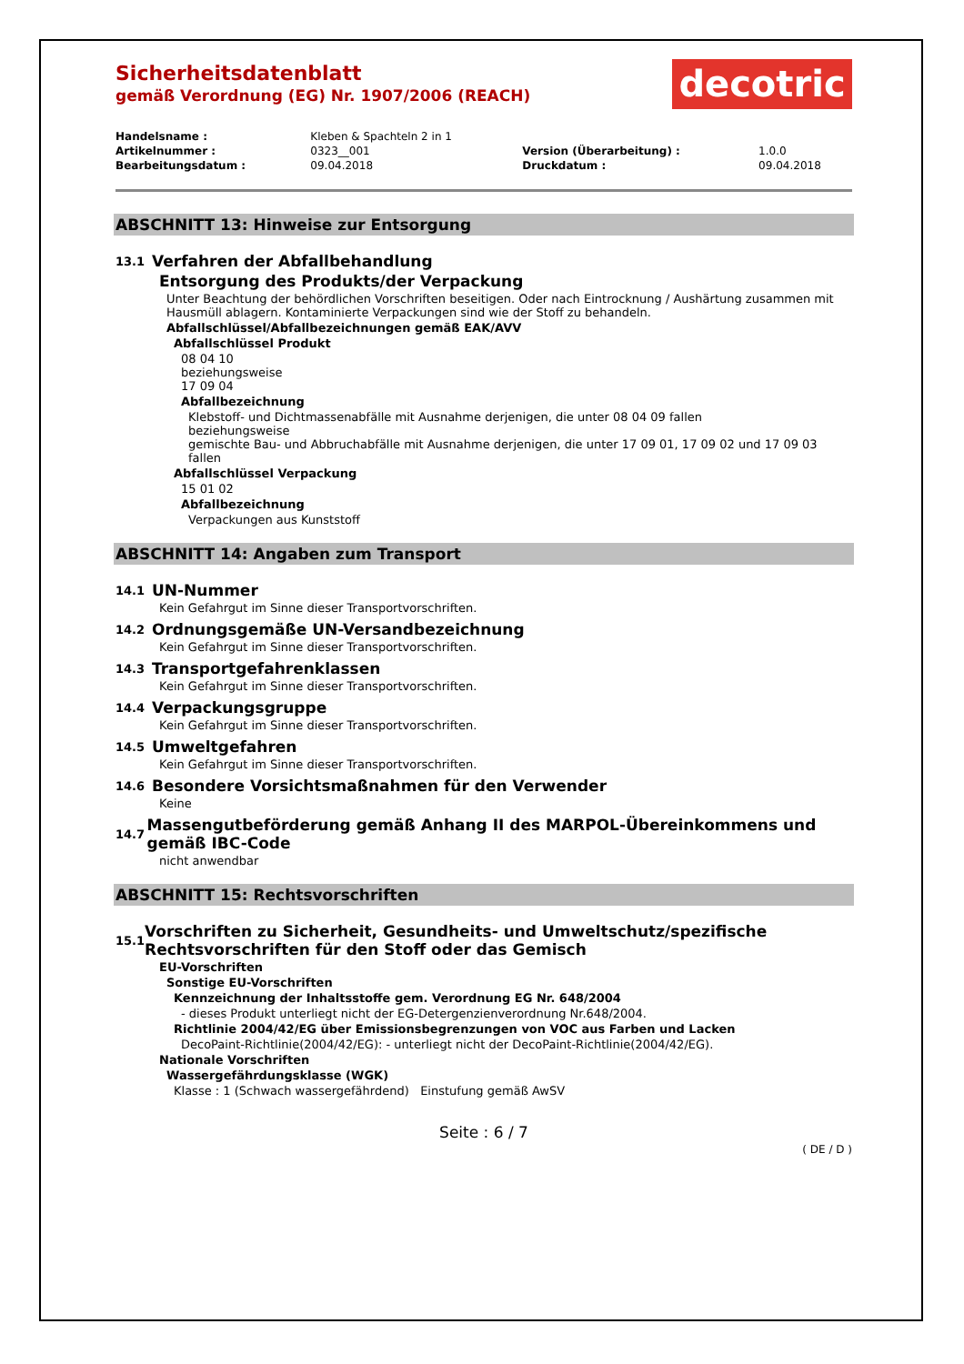Sicherheitsdatenblatt
gemäß Verordnung (EG) Nr. 1907/2006 (REACH)
decotric
| Handelsname : | Kleben & Spachteln 2 in 1 | | |
| Artikelnummer : | 0323__001 | Version (Überarbeitung) : | 1.0.0 |
| Bearbeitungsdatum : | 09.04.2018 | Druckdatum : | 09.04.2018 |
ABSCHNITT 13: Hinweise zur Entsorgung
13.1 Verfahren der Abfallbehandlung
Entsorgung des Produkts/der Verpackung
Unter Beachtung der behördlichen Vorschriften beseitigen. Oder nach Eintrocknung / Aushärtung zusammen mit Hausmüll ablagern. Kontaminierte Verpackungen sind wie der Stoff zu behandeln.
Abfallschlüssel/Abfallbezeichnungen gemäß EAK/AVV
Abfallschlüssel Produkt
08 04 10
beziehungsweise
17 09 04
Abfallbezeichnung
Klebstoff- und Dichtmassenabfälle mit Ausnahme derjenigen, die unter 08 04 09 fallen
beziehungsweise
gemischte Bau- und Abbruchabfälle mit Ausnahme derjenigen, die unter 17 09 01, 17 09 02 und 17 09 03 fallen
Abfallschlüssel Verpackung
15 01 02
Abfallbezeichnung
Verpackungen aus Kunststoff
ABSCHNITT 14: Angaben zum Transport
14.1 UN-Nummer
Kein Gefahrgut im Sinne dieser Transportvorschriften.
14.2 Ordnungsgemäße UN-Versandbezeichnung
Kein Gefahrgut im Sinne dieser Transportvorschriften.
14.3 Transportgefahrenklassen
Kein Gefahrgut im Sinne dieser Transportvorschriften.
14.4 Verpackungsgruppe
Kein Gefahrgut im Sinne dieser Transportvorschriften.
14.5 Umweltgefahren
Kein Gefahrgut im Sinne dieser Transportvorschriften.
14.6 Besondere Vorsichtsmaßnahmen für den Verwender
Keine
14.7 Massengutbeförderung gemäß Anhang II des MARPOL-Übereinkommens und gemäß IBC-Code
nicht anwendbar
ABSCHNITT 15: Rechtsvorschriften
15.1 Vorschriften zu Sicherheit, Gesundheits- und Umweltschutz/spezifische Rechtsvorschriften für den Stoff oder das Gemisch
EU-Vorschriften
Sonstige EU-Vorschriften
Kennzeichnung der Inhaltsstoffe gem. Verordnung EG Nr. 648/2004
- dieses Produkt unterliegt nicht der EG-Detergenzienverordnung Nr.648/2004.
Richtlinie 2004/42/EG über Emissionsbegrenzungen von VOC aus Farben und Lacken
DecoPaint-Richtlinie(2004/42/EG): - unterliegt nicht der DecoPaint-Richtlinie(2004/42/EG).
Nationale Vorschriften
Wassergefährdungsklasse (WGK)
Klasse : 1 (Schwach wassergefährdend) Einstufung gemäß AwSV
Seite : 6 / 7
( DE / D )